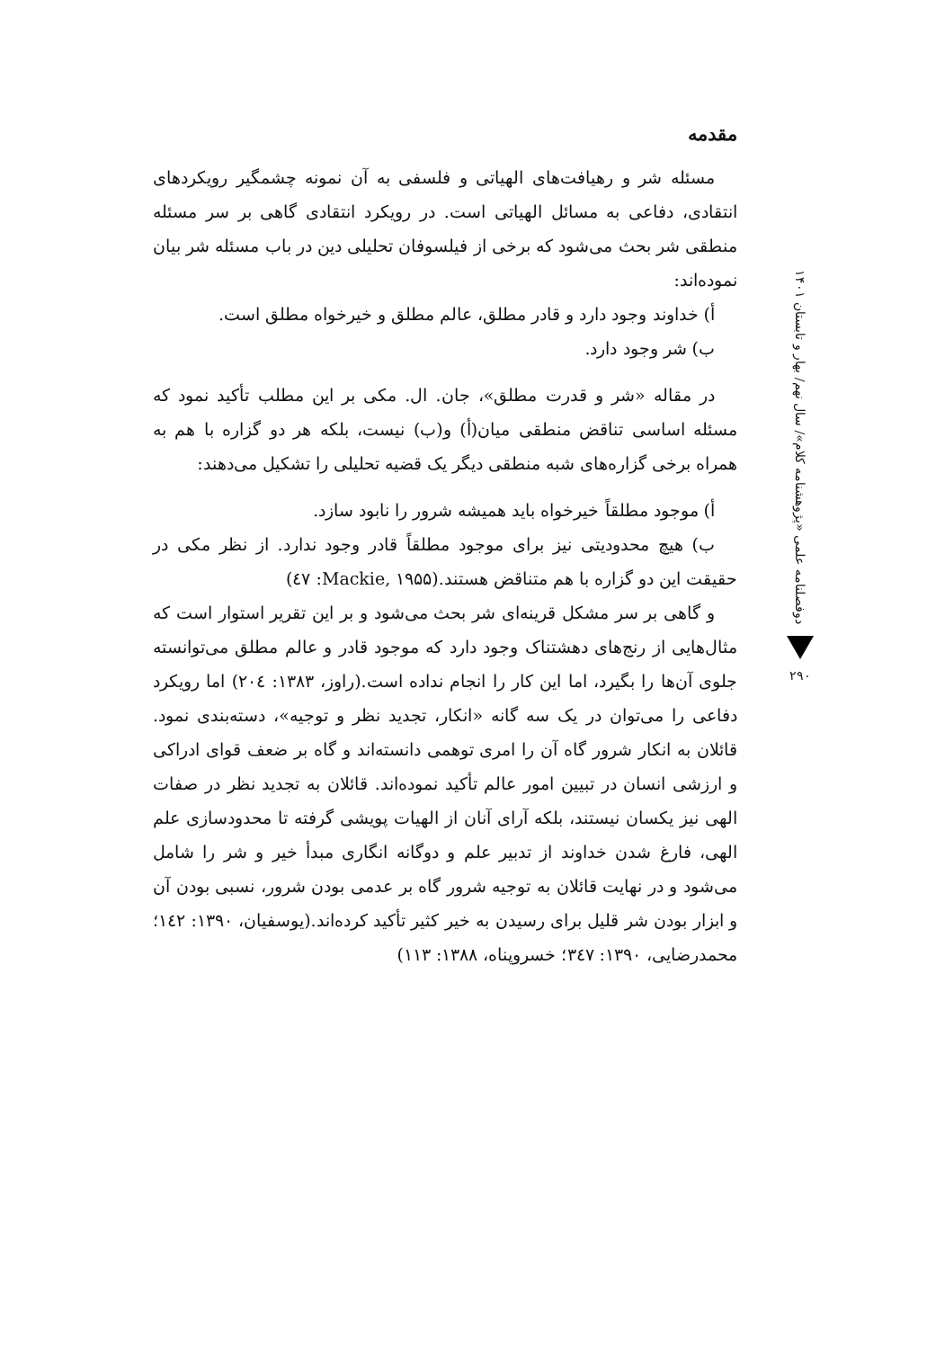مقدمه
مسئله شر و رهیافت‌های الهیاتی و فلسفی به آن نمونه چشمگیر رویکردهای انتقادی، دفاعی به مسائل الهیاتی است. در رویکرد انتقادی گاهی بر سر مسئله منطقی شر بحث می‌شود که برخی از فیلسوفان تحلیلی دین در باب مسئله شر بیان نموده‌اند:
أ) خداوند وجود دارد و قادر مطلق، عالم مطلق و خیرخواه مطلق است.
ب) شر وجود دارد.
در مقاله «شر و قدرت مطلق»، جان. ال. مکی بر این مطلب تأکید نمود که مسئله اساسی تناقض منطقی میان(أ) و(ب) نیست، بلکه هر دو گزاره با هم به همراه برخی گزاره‌های شبه منطقی دیگر یک قضیه تحلیلی را تشکیل می‌دهند:
أ) موجود مطلقاً خیرخواه باید همیشه شرور را نابود سازد.
ب) هیچ محدودیتی نیز برای موجود مطلقاً قادر وجود ندارد. از نظر مکی در حقیقت این دو گزاره با هم متناقض هستند.(Mackie, ۱۹۵۵: ٤٧)
و گاهی بر سر مشکل قرینه‌ای شر بحث می‌شود و بر این تقریر استوار است که مثال‌هایی از رنج‌های دهشتناک وجود دارد که موجود قادر و عالم مطلق می‌توانسته جلوی آن‌ها را بگیرد، اما این کار را انجام نداده است.(راوز، ۱۳۸۳: ۲۰٤) اما رویکرد دفاعی را می‌توان در یک سه گانه «انکار، تجدید نظر و توجیه»، دسته‌بندی نمود. قائلان به انکار شرور گاه آن را امری توهمی دانسته‌اند و گاه بر ضعف قوای ادراکی و ارزشی انسان در تبیین امور عالم تأکید نموده‌اند. قائلان به تجدید نظر در صفات الهی نیز یکسان نیستند، بلکه آرای آنان از الهیات پویشی گرفته تا محدودسازی علم الهی، فارغ شدن خداوند از تدبیر علم و دوگانه انگاری مبدأ خیر و شر را شامل می‌شود و در نهایت قائلان به توجیه شرور گاه بر عدمی بودن شرور، نسبی بودن آن و ابزار بودن شر قلیل برای رسیدن به خیر کثیر تأکید کرده‌اند.(یوسفیان، ۱۳۹۰: ۱٤۲؛ محمدرضایی، ۱۳۹۰: ۳٤۷؛ خسروپناه، ۱۳۸۸: ۱۱۳)
دوفصلنامه علمی «پژوهشنامه کلام»/ سال نهم/ بهار و تابستان ۱۴۰۱
۲۹۰